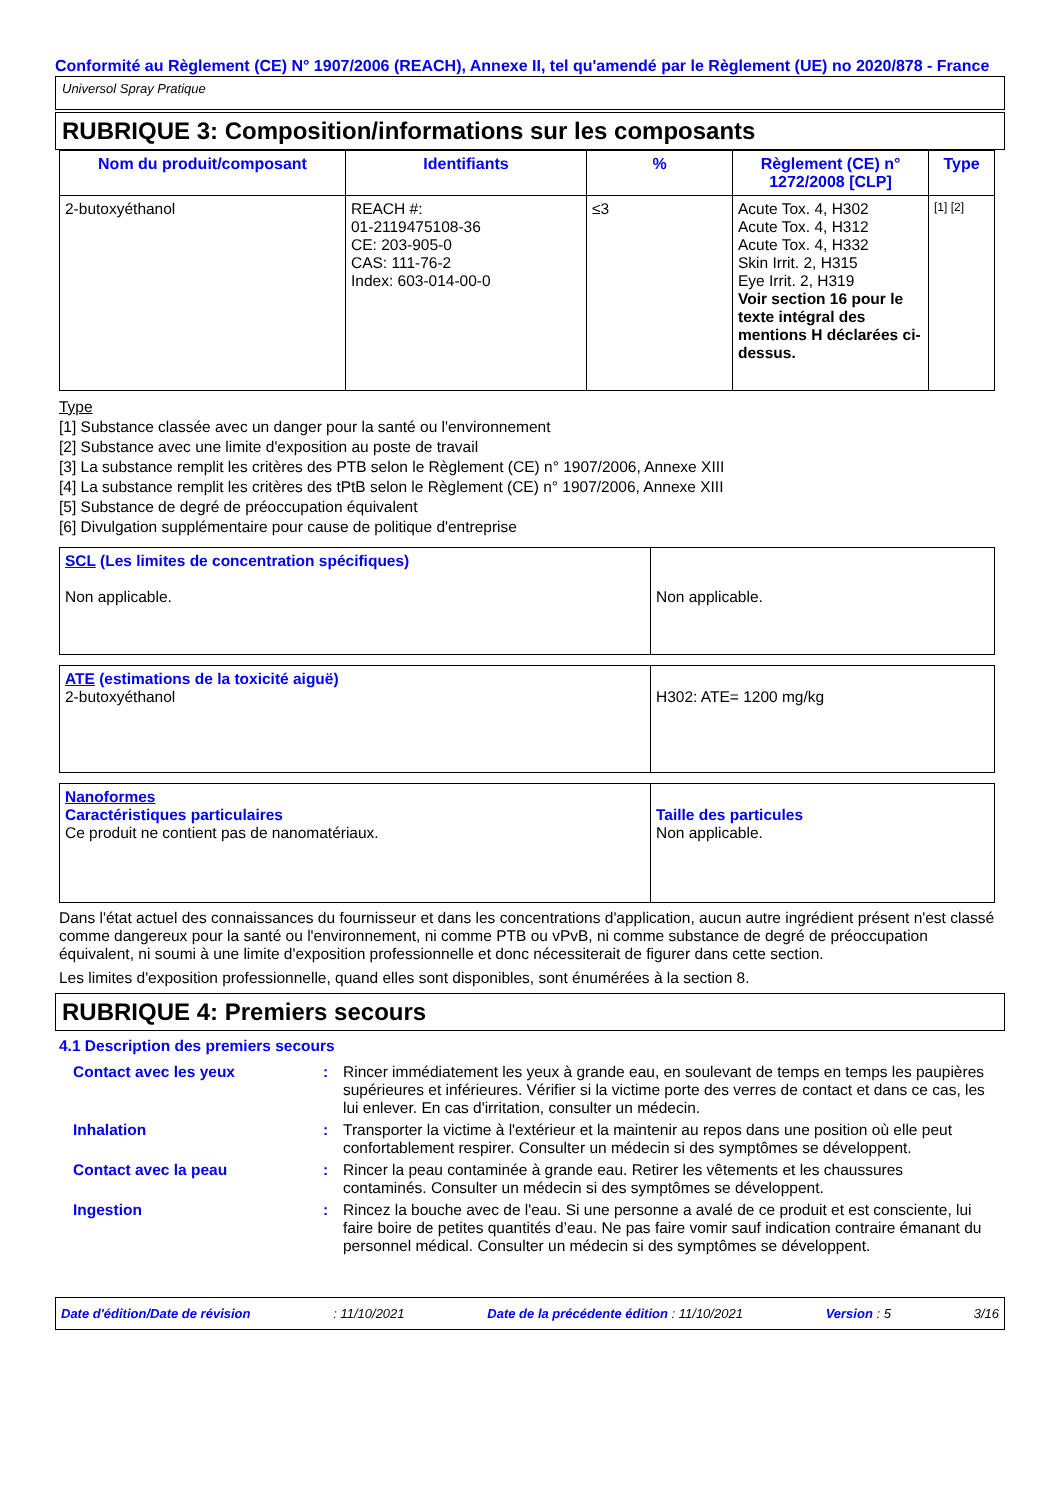Conformité au Règlement (CE) N° 1907/2006 (REACH), Annexe II, tel qu'amendé par le Règlement (UE) no 2020/878 - France
Universol Spray Pratique
RUBRIQUE 3: Composition/informations sur les composants
| Nom du produit/composant | Identifiants | % | Règlement (CE) n° 1272/2008 [CLP] | Type |
| --- | --- | --- | --- | --- |
| 2-butoxyéthanol | REACH #: 01-2119475108-36 CE: 203-905-0 CAS: 111-76-2 Index: 603-014-00-0 | ≤3 | Acute Tox. 4, H302 Acute Tox. 4, H312 Acute Tox. 4, H332 Skin Irrit. 2, H315 Eye Irrit. 2, H319 Voir section 16 pour le texte intégral des mentions H déclarées ci-dessus. | [1] [2] |
Type
[1] Substance classée avec un danger pour la santé ou l'environnement
[2] Substance avec une limite d'exposition au poste de travail
[3] La substance remplit les critères des PTB selon le Règlement (CE) n° 1907/2006, Annexe XIII
[4] La substance remplit les critères des tPtB selon le Règlement (CE) n° 1907/2006, Annexe XIII
[5] Substance de degré de préoccupation équivalent
[6] Divulgation supplémentaire pour cause de politique d'entreprise
| SCL (Les limites de concentration spécifiques) Non applicable. | Non applicable. |
| ATE (estimations de la toxicité aiguë) 2-butoxyéthanol | H302: ATE= 1200 mg/kg |
| Nanoformes Caractéristiques particulaires Ce produit ne contient pas de nanomatériaux. | Taille des particules Non applicable. |
Dans l'état actuel des connaissances du fournisseur et dans les concentrations d'application, aucun autre ingrédient présent n'est classé comme dangereux pour la santé ou l'environnement, ni comme PTB ou vPvB, ni comme substance de degré de préoccupation équivalent, ni soumi à une limite d'exposition professionnelle et donc nécessiterait de figurer dans cette section.
Les limites d'exposition professionnelle, quand elles sont disponibles, sont énumérées à la section 8.
RUBRIQUE 4: Premiers secours
4.1 Description des premiers secours
| Contact avec les yeux | : | Rincer immédiatement les yeux à grande eau, en soulevant de temps en temps les paupières supérieures et inférieures. Vérifier si la victime porte des verres de contact et dans ce cas, les lui enlever. En cas d'irritation, consulter un médecin. |
| Inhalation | : | Transporter la victime à l'extérieur et la maintenir au repos dans une position où elle peut confortablement respirer. Consulter un médecin si des symptômes se développent. |
| Contact avec la peau | : | Rincer la peau contaminée à grande eau. Retirer les vêtements et les chaussures contaminés. Consulter un médecin si des symptômes se développent. |
| Ingestion | : | Rincez la bouche avec de l'eau. Si une personne a avalé de ce produit et est consciente, lui faire boire de petites quantités d’eau. Ne pas faire vomir sauf indication contraire émanant du personnel médical. Consulter un médecin si des symptômes se développent. |
Date d'édition/Date de révision: 11/10/2021 Date de la précédente édition : 11/10/2021 Version : 5 3/16